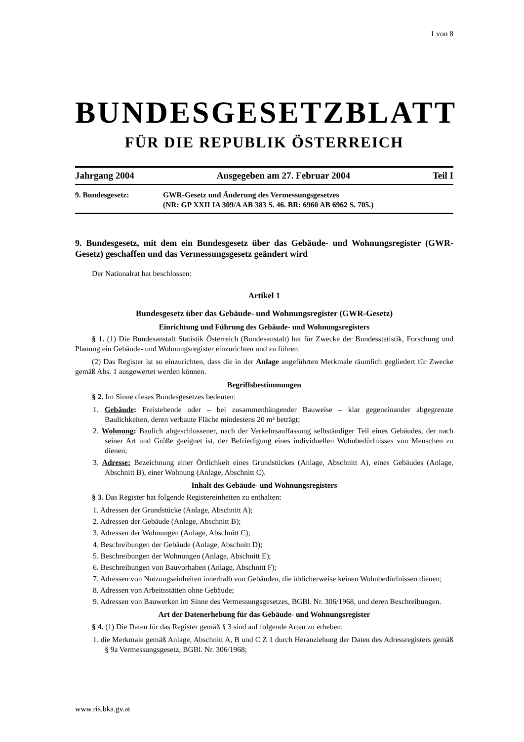1 von 8
BUNDESGESETZBLATT
FÜR DIE REPUBLIK ÖSTERREICH
Jahrgang 2004 Ausgegeben am 27. Februar 2004 Teil I
9. Bundesgesetz: GWR-Gesetz und Änderung des Vermessungsgesetzes
(NR: GP XXII IA 309/A AB 383 S. 46. BR: 6960 AB 6962 S. 705.)
9. Bundesgesetz, mit dem ein Bundesgesetz über das Gebäude- und Wohnungsregister (GWR-Gesetz) geschaffen und das Vermessungsgesetz geändert wird
Der Nationalrat hat beschlossen:
Artikel 1
Bundesgesetz über das Gebäude- und Wohnungsregister (GWR-Gesetz)
Einrichtung und Führung des Gebäude- und Wohnungsregisters
§ 1. (1) Die Bundesanstalt Statistik Österreich (Bundesanstalt) hat für Zwecke der Bundesstatistik, Forschung und Planung ein Gebäude- und Wohnungsregister einzurichten und zu führen.
(2) Das Register ist so einzurichten, dass die in der Anlage angeführten Merkmale räumlich gegliedert für Zwecke gemäß Abs. 1 ausgewertet werden können.
Begriffsbestimmungen
§ 2. Im Sinne dieses Bundesgesetzes bedeuten:
1. Gebäude: Freistehende oder – bei zusammenhängender Bauweise – klar gegeneinander abgegrenzte Baulichkeiten, deren verbaute Fläche mindestens 20 m² beträgt;
2. Wohnung: Baulich abgeschlossener, nach der Verkehrsauffassung selbständiger Teil eines Gebäudes, der nach seiner Art und Größe geeignet ist, der Befriedigung eines individuellen Wohnbedürfnisses von Menschen zu dienen;
3. Adresse: Bezeichnung einer Örtlichkeit eines Grundstückes (Anlage, Abschnitt A), eines Gebäudes (Anlage, Abschnitt B), einer Wohnung (Anlage, Abschnitt C).
Inhalt des Gebäude- und Wohnungsregisters
§ 3. Das Register hat folgende Registereinheiten zu enthalten:
1. Adressen der Grundstücke (Anlage, Abschnitt A);
2. Adressen der Gebäude (Anlage, Abschnitt B);
3. Adressen der Wohnungen (Anlage, Abschnitt C);
4. Beschreibungen der Gebäude (Anlage, Abschnitt D);
5. Beschreibungen der Wohnungen (Anlage, Abschnitt E);
6. Beschreibungen von Bauvorhaben (Anlage, Abschnitt F);
7. Adressen von Nutzungseinheiten innerhalb von Gebäuden, die üblicherweise keinen Wohnbedürfnissen dienen;
8. Adressen von Arbeitsstätten ohne Gebäude;
9. Adressen von Bauwerken im Sinne des Vermessungsgesetzes, BGBl. Nr. 306/1968, und deren Beschreibungen.
Art der Datenerhebung für das Gebäude- und Wohnungsregister
§ 4. (1) Die Daten für das Register gemäß § 3 sind auf folgende Arten zu erheben:
1. die Merkmale gemäß Anlage, Abschnitt A, B und C Z 1 durch Heranziehung der Daten des Adressregisters gemäß § 9a Vermessungsgesetz, BGBl. Nr. 306/1968;
www.ris.bka.gv.at